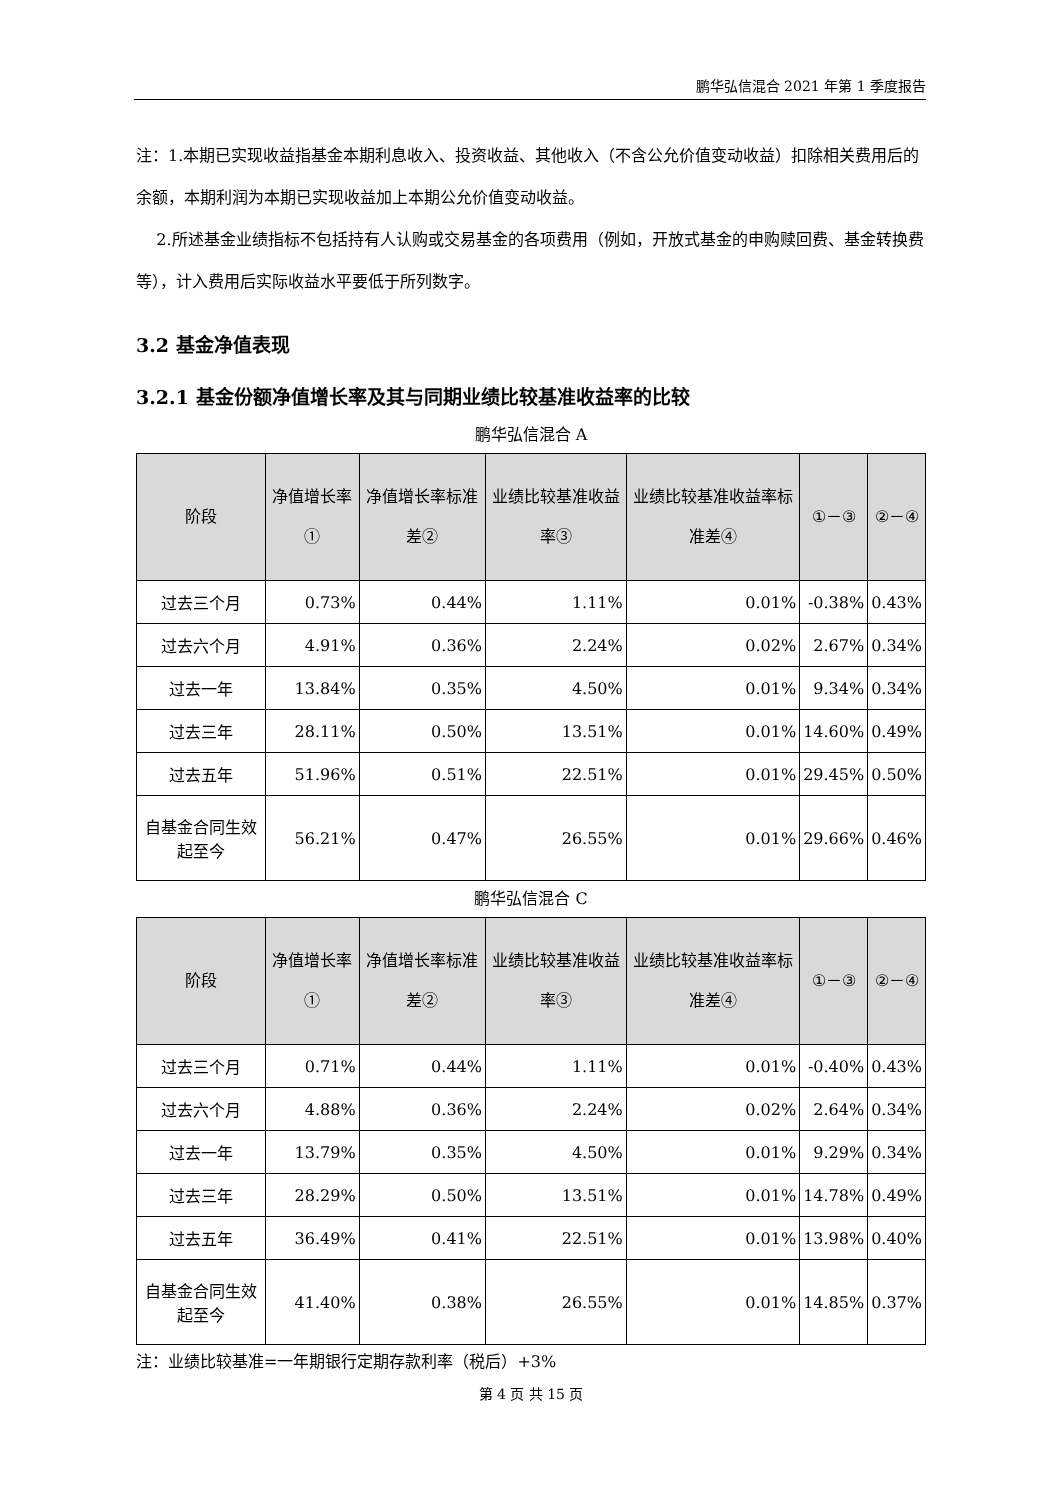鹏华弘信混合 2021 年第 1 季度报告
注：1.本期已实现收益指基金本期利息收入、投资收益、其他收入（不含公允价值变动收益）扣除相关费用后的余额，本期利润为本期已实现收益加上本期公允价值变动收益。
2.所述基金业绩指标不包括持有人认购或交易基金的各项费用（例如，开放式基金的申购赎回费、基金转换费等），计入费用后实际收益水平要低于所列数字。
3.2 基金净值表现
3.2.1 基金份额净值增长率及其与同期业绩比较基准收益率的比较
鹏华弘信混合 A
| 阶段 | 净值增长率① | 净值增长率标准差② | 业绩比较基准收益率③ | 业绩比较基准收益率标准差④ | ①－③ | ②－④ |
| --- | --- | --- | --- | --- | --- | --- |
| 过去三个月 | 0.73% | 0.44% | 1.11% | 0.01% | -0.38% | 0.43% |
| 过去六个月 | 4.91% | 0.36% | 2.24% | 0.02% | 2.67% | 0.34% |
| 过去一年 | 13.84% | 0.35% | 4.50% | 0.01% | 9.34% | 0.34% |
| 过去三年 | 28.11% | 0.50% | 13.51% | 0.01% | 14.60% | 0.49% |
| 过去五年 | 51.96% | 0.51% | 22.51% | 0.01% | 29.45% | 0.50% |
| 自基金合同生效起至今 | 56.21% | 0.47% | 26.55% | 0.01% | 29.66% | 0.46% |
鹏华弘信混合 C
| 阶段 | 净值增长率① | 净值增长率标准差② | 业绩比较基准收益率③ | 业绩比较基准收益率标准差④ | ①－③ | ②－④ |
| --- | --- | --- | --- | --- | --- | --- |
| 过去三个月 | 0.71% | 0.44% | 1.11% | 0.01% | -0.40% | 0.43% |
| 过去六个月 | 4.88% | 0.36% | 2.24% | 0.02% | 2.64% | 0.34% |
| 过去一年 | 13.79% | 0.35% | 4.50% | 0.01% | 9.29% | 0.34% |
| 过去三年 | 28.29% | 0.50% | 13.51% | 0.01% | 14.78% | 0.49% |
| 过去五年 | 36.49% | 0.41% | 22.51% | 0.01% | 13.98% | 0.40% |
| 自基金合同生效起至今 | 41.40% | 0.38% | 26.55% | 0.01% | 14.85% | 0.37% |
注：业绩比较基准=一年期银行定期存款利率（税后）+3%
第 4 页 共 15 页